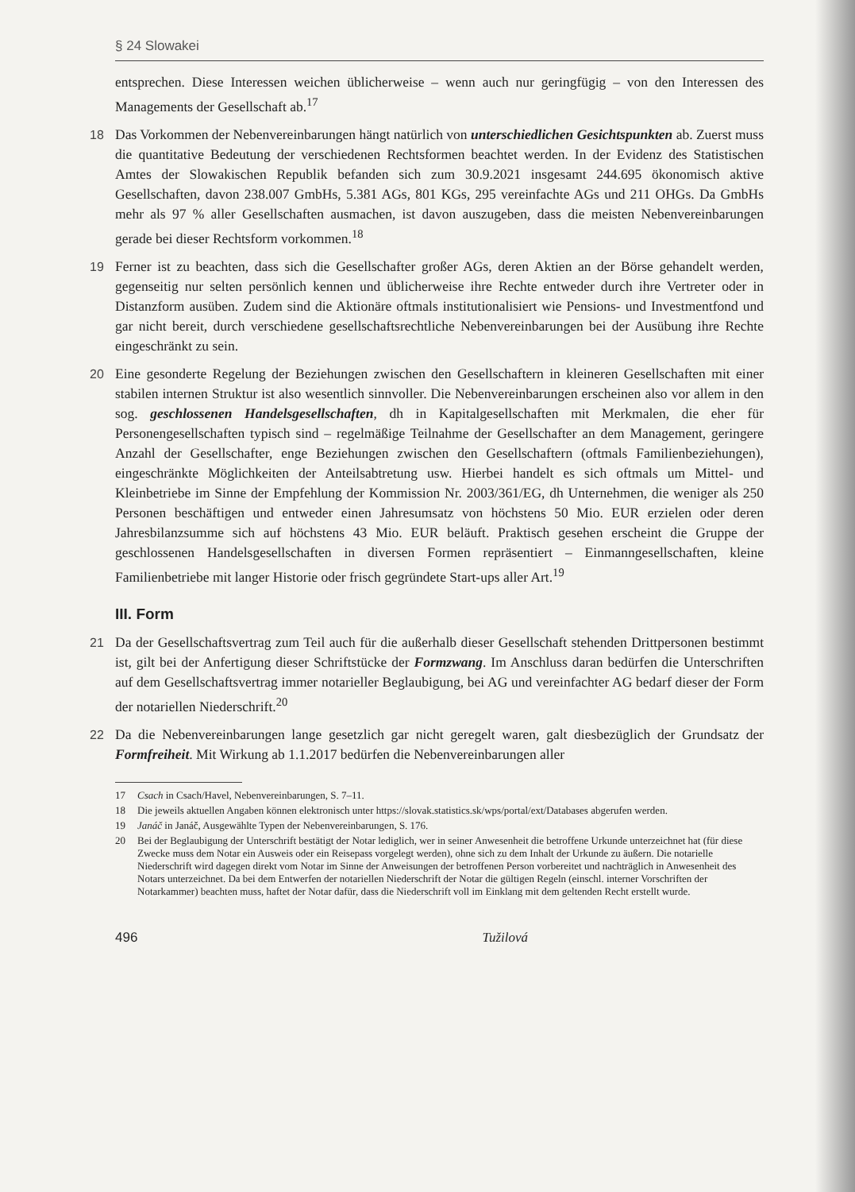§ 24 Slowakei
entsprechen. Diese Interessen weichen üblicherweise – wenn auch nur geringfügig – von den Interessen des Managements der Gesellschaft ab.<sup>17</sup>
18 Das Vorkommen der Nebenvereinbarungen hängt natürlich von unterschiedlichen Gesichtspunkten ab. Zuerst muss die quantitative Bedeutung der verschiedenen Rechtsformen beachtet werden. In der Evidenz des Statistischen Amtes der Slowakischen Republik befanden sich zum 30.9.2021 insgesamt 244.695 ökonomisch aktive Gesellschaften, davon 238.007 GmbHs, 5.381 AGs, 801 KGs, 295 vereinfachte AGs und 211 OHGs. Da GmbHs mehr als 97 % aller Gesellschaften ausmachen, ist davon auszugeben, dass die meisten Nebenvereinbarungen gerade bei dieser Rechtsform vorkommen.<sup>18</sup>
19 Ferner ist zu beachten, dass sich die Gesellschafter großer AGs, deren Aktien an der Börse gehandelt werden, gegenseitig nur selten persönlich kennen und üblicherweise ihre Rechte entweder durch ihre Vertreter oder in Distanzform ausüben. Zudem sind die Aktionäre oftmals institutionalisiert wie Pensions- und Investmentfond und gar nicht bereit, durch verschiedene gesellschaftsrechtliche Nebenvereinbarungen bei der Ausübung ihre Rechte eingeschränkt zu sein.
20 Eine gesonderte Regelung der Beziehungen zwischen den Gesellschaftern in kleineren Gesellschaften mit einer stabilen internen Struktur ist also wesentlich sinnvoller. Die Nebenvereinbarungen erscheinen also vor allem in den sog. geschlossenen Handelsgesellschaften, dh in Kapitalgesellschaften mit Merkmalen, die eher für Personengesellschaften typisch sind – regelmäßige Teilnahme der Gesellschafter an dem Management, geringere Anzahl der Gesellschafter, enge Beziehungen zwischen den Gesellschaftern (oftmals Familienbeziehungen), eingeschränkte Möglichkeiten der Anteilsabtretung usw. Hierbei handelt es sich oftmals um Mittel- und Kleinbetriebe im Sinne der Empfehlung der Kommission Nr. 2003/361/EG, dh Unternehmen, die weniger als 250 Personen beschäftigen und entweder einen Jahresumsatz von höchstens 50 Mio. EUR erzielen oder deren Jahresbilanzsumme sich auf höchstens 43 Mio. EUR beläuft. Praktisch gesehen erscheint die Gruppe der geschlossenen Handelsgesellschaften in diversen Formen repräsentiert – Einmanngesellschaften, kleine Familienbetriebe mit langer Historie oder frisch gegründete Start-ups aller Art.<sup>19</sup>
III. Form
21 Da der Gesellschaftsvertrag zum Teil auch für die außerhalb dieser Gesellschaft stehenden Drittpersonen bestimmt ist, gilt bei der Anfertigung dieser Schriftstücke der Formzwang. Im Anschluss daran bedürfen die Unterschriften auf dem Gesellschaftsvertrag immer notarieller Beglaubigung, bei AG und vereinfachter AG bedarf dieser der Form der notariellen Niederschrift.<sup>20</sup>
22 Da die Nebenvereinbarungen lange gesetzlich gar nicht geregelt waren, galt diesbezüglich der Grundsatz der Formfreiheit. Mit Wirkung ab 1.1.2017 bedürfen die Nebenvereinbarungen aller
17 Csach in Csach/Havel, Nebenvereinbarungen, S. 7–11.
18 Die jeweils aktuellen Angaben können elektronisch unter https://slovak.statistics.sk/wps/portal/ext/Databases abgerufen werden.
19 Janáč in Janáč, Ausgewählte Typen der Nebenvereinbarungen, S. 176.
20 Bei der Beglaubigung der Unterschrift bestätigt der Notar lediglich, wer in seiner Anwesenheit die betroffene Urkunde unterzeichnet hat (für diese Zwecke muss dem Notar ein Ausweis oder ein Reisepass vorgelegt werden), ohne sich zu dem Inhalt der Urkunde zu äußern. Die notarielle Niederschrift wird dagegen direkt vom Notar im Sinne der Anweisungen der betroffenen Person vorbereitet und nachträglich in Anwesenheit des Notars unterzeichnet. Da bei dem Entwerfen der notariellen Niederschrift der Notar die gültigen Regeln (einschl. interner Vorschriften der Notarkammer) beachten muss, haftet der Notar dafür, dass die Niederschrift voll im Einklang mit dem geltenden Recht erstellt wurde.
496 Tužilová